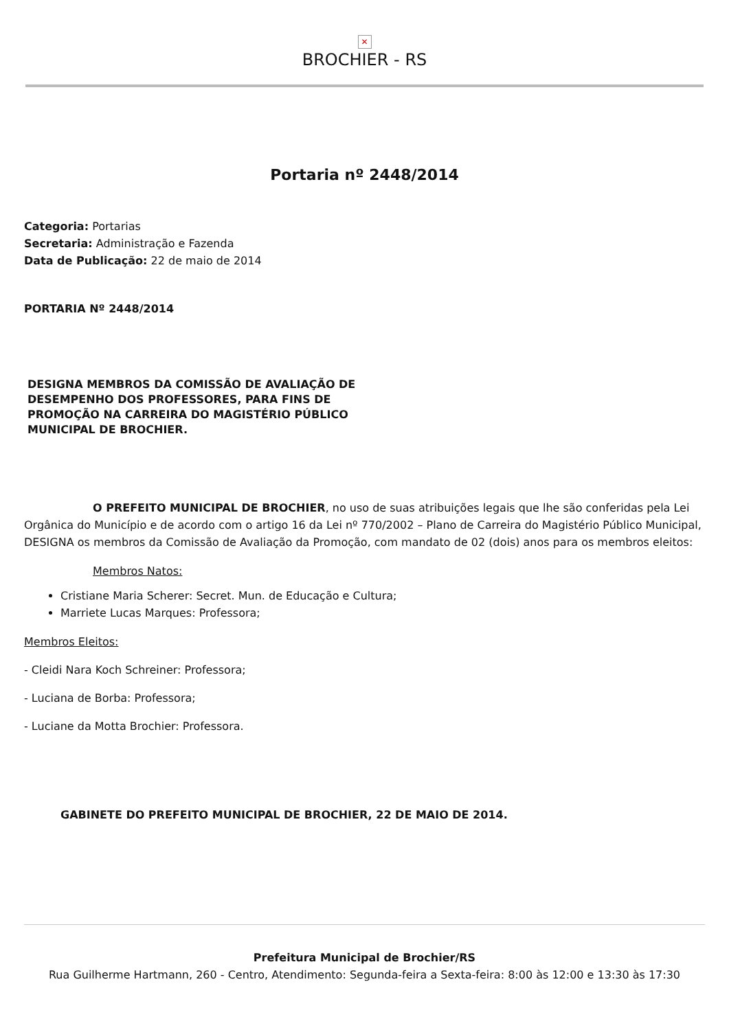✕
BROCHIER - RS
Portaria nº 2448/2014
Categoria: Portarias
Secretaria: Administração e Fazenda
Data de Publicação: 22 de maio de 2014
PORTARIA Nº 2448/2014
DESIGNA MEMBROS DA COMISSÃO DE AVALIAÇÃO DE DESEMPENHO DOS PROFESSORES, PARA FINS DE PROMOÇÃO NA CARREIRA DO MAGISTÉRIO PÚBLICO MUNICIPAL DE BROCHIER.
O PREFEITO MUNICIPAL DE BROCHIER, no uso de suas atribuições legais que lhe são conferidas pela Lei Orgânica do Município e de acordo com o artigo 16 da Lei nº 770/2002 – Plano de Carreira do Magistério Público Municipal, DESIGNA os membros da Comissão de Avaliação da Promoção, com mandato de 02 (dois) anos para os membros eleitos:
Membros Natos:
Cristiane Maria Scherer: Secret. Mun. de Educação e Cultura;
Marriete Lucas Marques: Professora;
Membros Eleitos:
- Cleidi Nara Koch Schreiner: Professora;
- Luciana de Borba: Professora;
- Luciane da Motta Brochier: Professora.
GABINETE DO PREFEITO MUNICIPAL DE BROCHIER, 22 DE MAIO DE 2014.
Prefeitura Municipal de Brochier/RS
Rua Guilherme Hartmann, 260 - Centro, Atendimento: Segunda-feira a Sexta-feira: 8:00 às 12:00 e 13:30 às 17:30